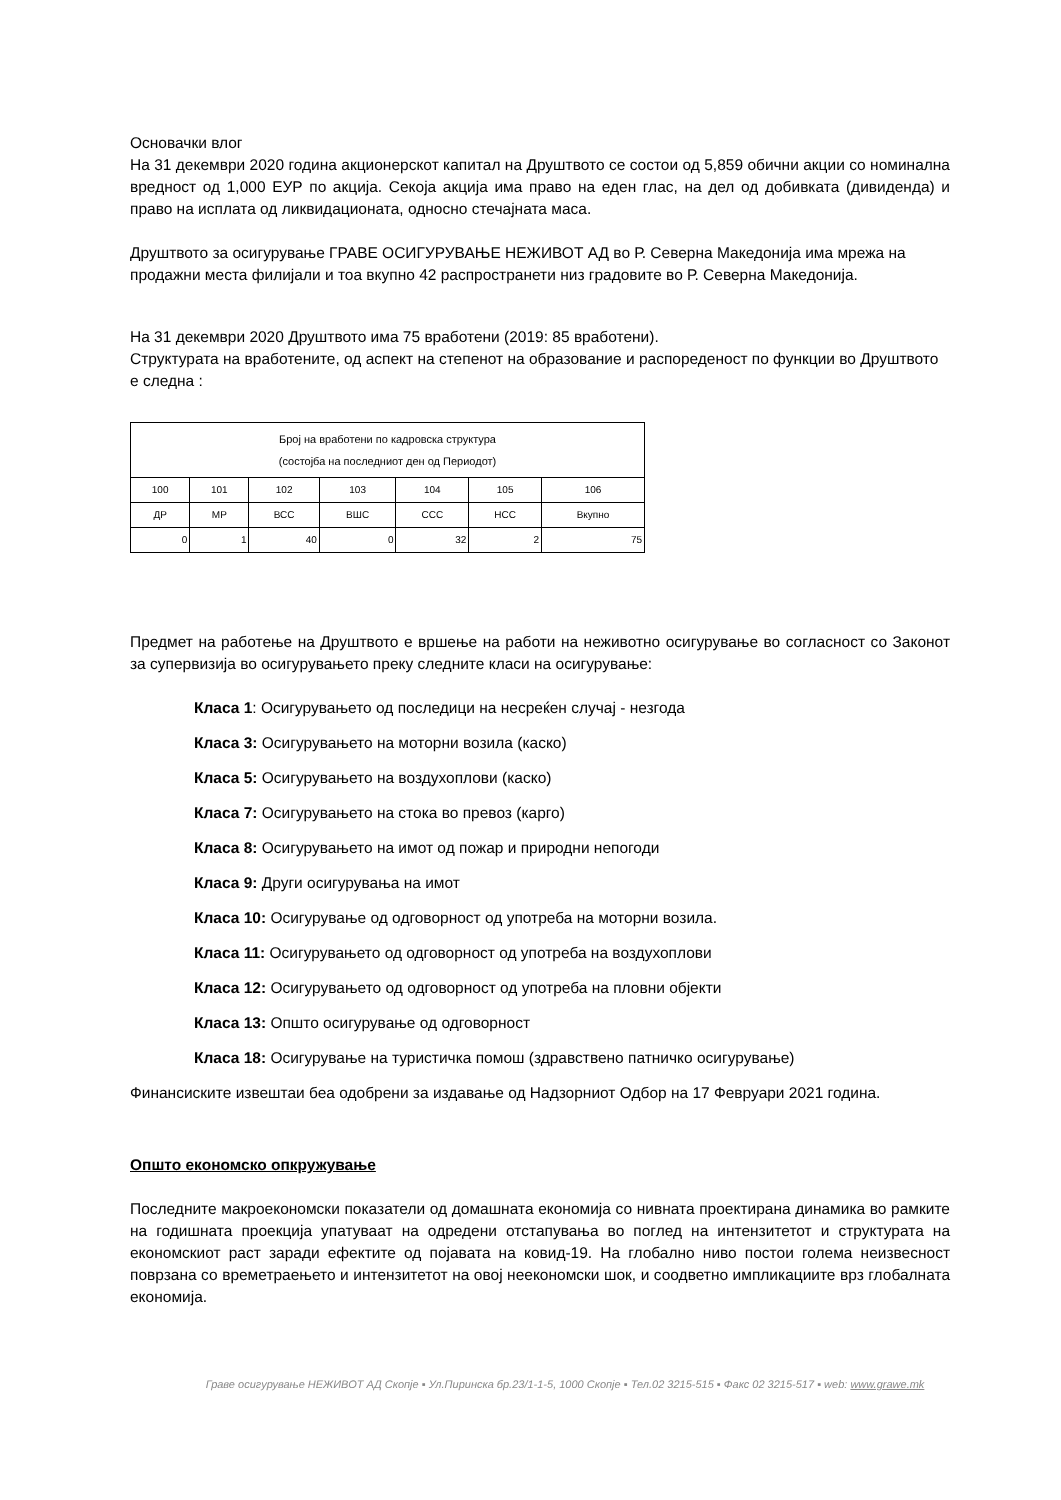Основачки влог
На 31 декември 2020 година акционерскот капитал на Друштвото се состои од 5,859 обични акции со номинална вредност од 1,000 ЕУР по акција. Секоја акција има право на еден глас, на дел од добивката (дивиденда) и право на исплата од ликвидационата, односно стечајната маса.
Друштвото за осигурување ГРАВЕ ОСИГУРУВАЊЕ НЕЖИВОТ АД во Р. Северна Македонија има мрежа на продажни места филијали и тоа вкупно 42 распространети низ градовите во Р. Северна Македонија.
На 31 декември 2020 Друштвото има 75 вработени (2019: 85 вработени).
Структурата на вработените, од аспект на степенот на образование и распореденост по функции во Друштвото е следна :
| Број на вработени по кадровска структура (состојба на последниот ден од Периодот) | | | | | | |
| 100 | 101 | 102 | 103 | 104 | 105 | 106 |
| ДР | МР | ВСС | ВШС | ССС | НСС | Вкупно |
| 0 | 1 | 40 | 0 | 32 | 2 | 75 |
Предмет на работење на Друштвото е вршење на работи на неживотно осигурување во согласност со Законот за супервизија во осигурувањето преку следните класи на осигурување:
Класа 1: Осигурувањето од последици на несреќен случај - незгода
Класа 3: Осигурувањето на моторни возила (каско)
Класа 5: Осигурувањето на воздухоплови (каско)
Класа 7: Осигурувањето на стока во превоз (карго)
Класа 8: Осигурувањето на имот од пожар и природни непогоди
Класа 9: Други осигурувања на имот
Класа 10: Осигурување од одговорност од употреба на моторни возила.
Класа 11: Осигурувањето од одговорност од употреба на воздухоплови
Класа 12: Осигурувањето од одговорност од употреба на пловни објекти
Класа 13: Општо осигурување од одговорност
Класа 18: Осигурување на туристичка помош (здравствено патничко осигурување)
Финансиските извештаи беа одобрени за издавање од Надзорниот Одбор на 17 Февруари 2021 година.
Општо економско опкружување
Последните макроекономски показатели од домашната економија со нивната проектирана динамика во рамките на годишната проекција упатуваат на одредени отстапувања во поглед на интензитетот и структурата на економскиот раст заради ефектите од појавата на ковид-19. На глобално ниво постои голема неизвесност поврзана со времетраењето и интензитетот на овој неекономски шок, и соодветно импликациите врз глобалната економија.
Граве осигурување НЕЖИВОТ АД Скопје ▪ Ул.Пиринска бр.23/1-1-5, 1000 Скопје ▪ Тел.02 3215-515 ▪ Факс 02 3215-517 ▪ web: www.grawe.mk